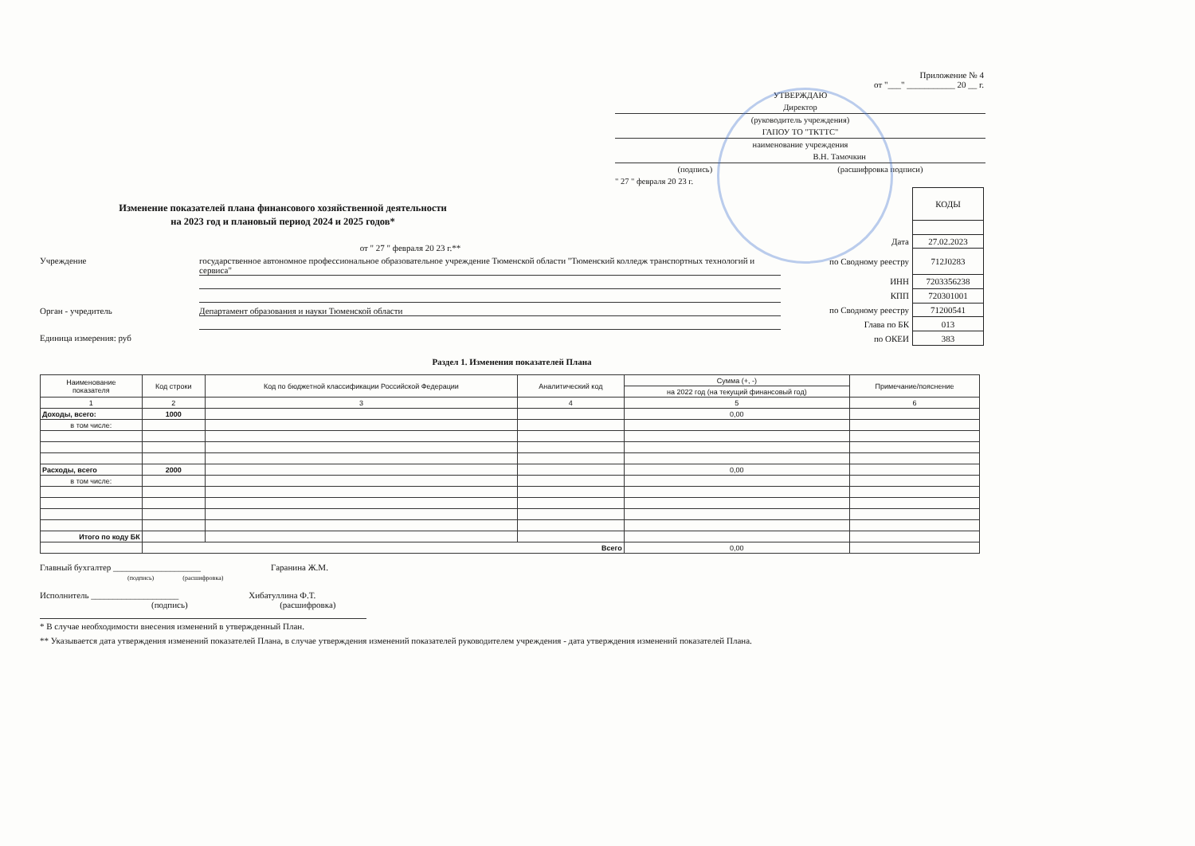Приложение № 4
от "___" ___________ 20 __ г.
УТВЕРЖДАЮ
Директор
(руководитель учреждения)
ГАПОУ ТО "ТКТТС"
наименование учреждения
В.Н. Тамочкин
(подпись) (расшифровка подписи)
" 27 " февраля 20 23 г.
Изменение показателей плана финансового хозяйственной деятельности
на 2023 год и плановый период 2024 и 2025 годов*
от " 27 " февраля 20 23 г.**
Учреждение государственное автономное профессиональное образовательное учреждение Тюменской области "Тюменский колледж транспортных технологий и сервиса"
Орган - учредитель Департамент образования и науки Тюменской области
Единица измерения: руб
| | КОДЫ |
| Дата | 27.02.2023 |
| по Сводному реестру | 712J0283 |
| ИНН | 7203356238 |
| КПП | 720301001 |
| по Сводному реестру | 71200541 |
| Глава по БК | 013 |
| по ОКЕИ | 383 |
Раздел 1. Изменения показателей Плана
| Наименование показателя | Код строки | Код по бюджетной классификации Российской Федерации | Аналитический код | Сумма (+, -) | Примечание/пояснение |
| --- | --- | --- | --- | --- | --- |
| | | | | на 2022 год (на текущий финансовый год) | |
| 1 | 2 | 3 | 4 | 5 | 6 |
| Доходы, всего: | 1000 | | | 0,00 | |
| в том числе: | | | | | |
| Расходы, всего | 2000 | | | 0,00 | |
| в том числе: | | | | | |
| Итого по коду БК | | | | | |
| | Всего | | | 0,00 | |
Главный бухгалтер ____________________ Гаранина Ж.М.
(подпись) (расшифровка)
Исполнитель ____________________ Хибатуллина Ф.Т.
(подпись) (расшифровка)
* В случае необходимости внесения изменений в утвержденный План.
** Указывается дата утверждения изменений показателей Плана, в случае утверждения изменений показателей руководителем учреждения - дата утверждения изменений показателей Плана.